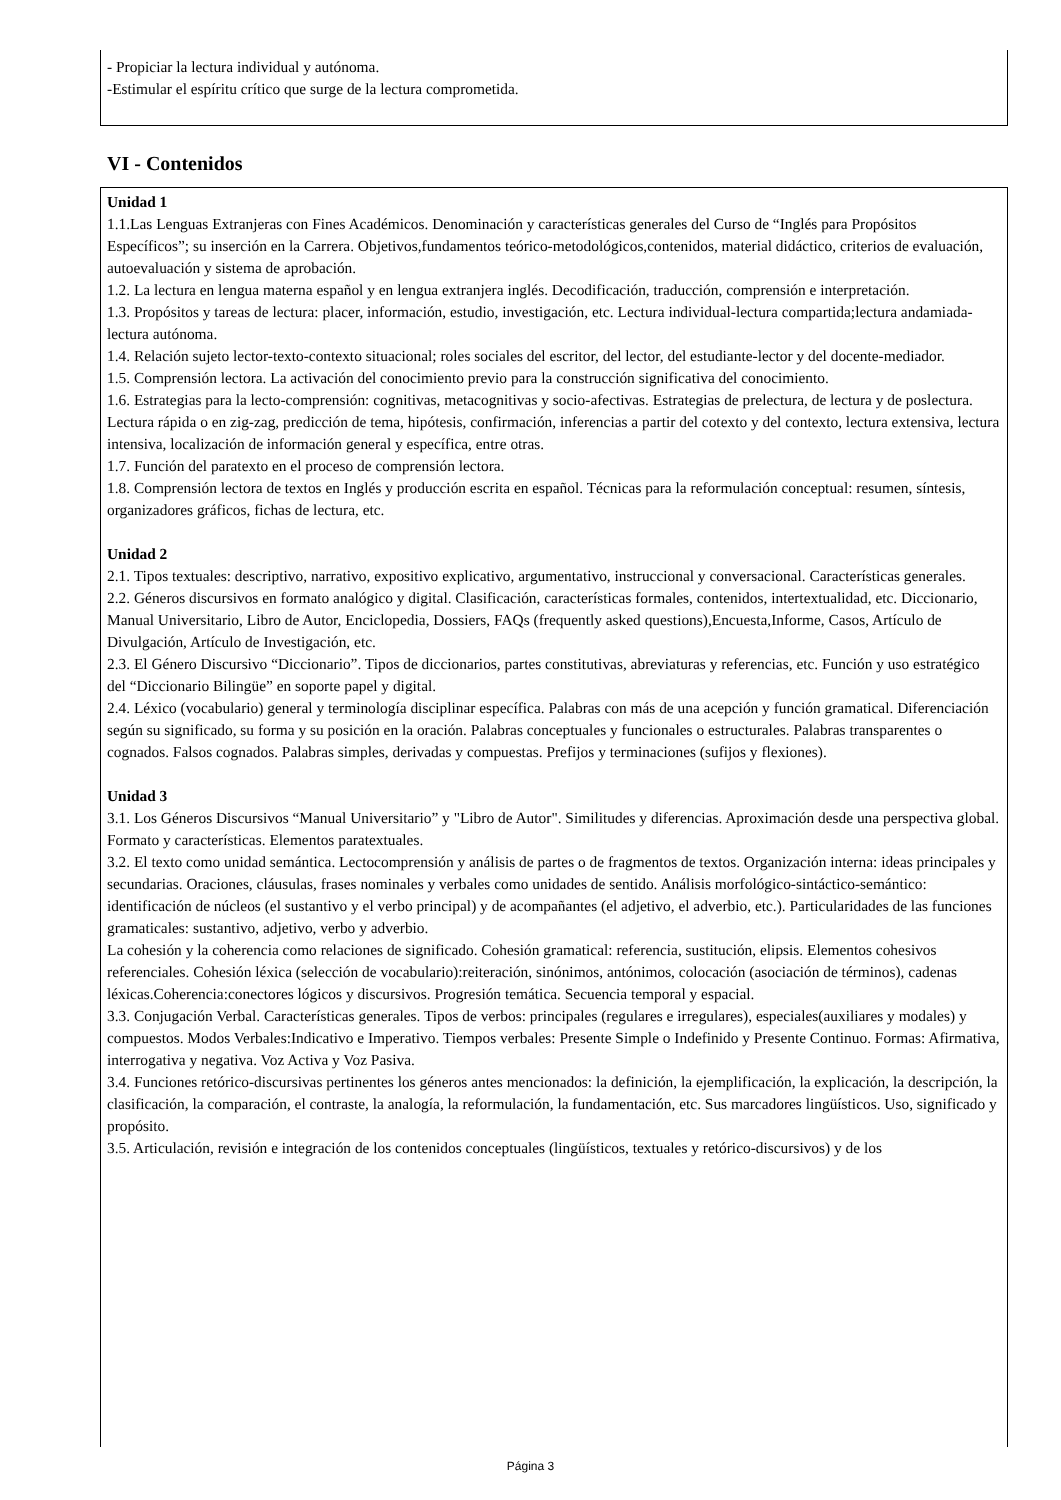- Propiciar la lectura individual y autónoma.
-Estimular el espíritu crítico que surge de la lectura comprometida.
VI - Contenidos
Unidad 1
1.1.Las Lenguas Extranjeras con Fines Académicos. Denominación y características generales del Curso de “Inglés para Propósitos Específicos”; su inserción en la Carrera. Objetivos,fundamentos teórico-metodológicos,contenidos, material didáctico, criterios de evaluación, autoevaluación y sistema de aprobación.
1.2. La lectura en lengua materna español y en lengua extranjera inglés. Decodificación, traducción, comprensión e interpretación.
1.3. Propósitos y tareas de lectura: placer, información, estudio, investigación, etc. Lectura individual-lectura compartida;lectura andamiada-lectura autónoma.
1.4. Relación sujeto lector-texto-contexto situacional; roles sociales del escritor, del lector, del estudiante-lector y del docente-mediador.
1.5. Comprensión lectora. La activación del conocimiento previo para la construcción significativa del conocimiento.
1.6. Estrategias para la lecto-comprensión: cognitivas, metacognitivas y socio-afectivas. Estrategias de prelectura, de lectura y de poslectura. Lectura rápida o en zig-zag, predicción de tema, hipótesis, confirmación, inferencias a partir del cotexto y del contexto, lectura extensiva, lectura intensiva, localización de información general y específica, entre otras.
1.7. Función del paratexto en el proceso de comprensión lectora.
1.8. Comprensión lectora de textos en Inglés y producción escrita en español. Técnicas para la reformulación conceptual: resumen, síntesis, organizadores gráficos, fichas de lectura, etc.
Unidad 2
2.1. Tipos textuales: descriptivo, narrativo, expositivo explicativo, argumentativo, instruccional y conversacional. Características generales.
2.2. Géneros discursivos en formato analógico y digital. Clasificación, características formales, contenidos, intertextualidad, etc. Diccionario, Manual Universitario, Libro de Autor, Enciclopedia, Dossiers, FAQs (frequently asked questions),Encuesta,Informe, Casos, Artículo de Divulgación, Artículo de Investigación, etc.
2.3. El Género Discursivo “Diccionario”. Tipos de diccionarios, partes constitutivas, abreviaturas y referencias, etc. Función y uso estratégico del “Diccionario Bilingüe” en soporte papel y digital.
2.4. Léxico (vocabulario) general y terminología disciplinar específica. Palabras con más de una acepción y función gramatical. Diferenciación según su significado, su forma y su posición en la oración. Palabras conceptuales y funcionales o estructurales. Palabras transparentes o cognados. Falsos cognados. Palabras simples, derivadas y compuestas. Prefijos y terminaciones (sufijos y flexiones).
Unidad 3
3.1. Los Géneros Discursivos “Manual Universitario” y "Libro de Autor". Similitudes y diferencias. Aproximación desde una perspectiva global. Formato y características. Elementos paratextuales.
3.2. El texto como unidad semántica. Lectocomprensión y análisis de partes o de fragmentos de textos. Organización interna: ideas principales y secundarias. Oraciones, cláusulas, frases nominales y verbales como unidades de sentido. Análisis morfológico-sintáctico-semántico: identificación de núcleos (el sustantivo y el verbo principal) y de acompañantes (el adjetivo, el adverbio, etc.). Particularidades de las funciones gramaticales: sustantivo, adjetivo, verbo y adverbio.
La cohesión y la coherencia como relaciones de significado. Cohesión gramatical: referencia, sustitución, elipsis. Elementos cohesivos referenciales. Cohesión léxica (selección de vocabulario):reiteración, sinónimos, antónimos, colocación (asociación de términos), cadenas léxicas.Coherencia:conectores lógicos y discursivos. Progresión temática. Secuencia temporal y espacial.
3.3. Conjugación Verbal. Características generales. Tipos de verbos: principales (regulares e irregulares), especiales(auxiliares y modales) y compuestos. Modos Verbales:Indicativo e Imperativo. Tiempos verbales: Presente Simple o Indefinido y Presente Continuo. Formas: Afirmativa, interrogativa y negativa. Voz Activa y Voz Pasiva.
3.4. Funciones retórico-discursivas pertinentes los géneros antes mencionados: la definición, la ejemplificación, la explicación, la descripción, la clasificación, la comparación, el contraste, la analogía, la reformulación, la fundamentación, etc. Sus marcadores lingüísticos. Uso, significado y propósito.
3.5. Articulación, revisión e integración de los contenidos conceptuales (lingüísticos, textuales y retórico-discursivos) y de los
Página 3